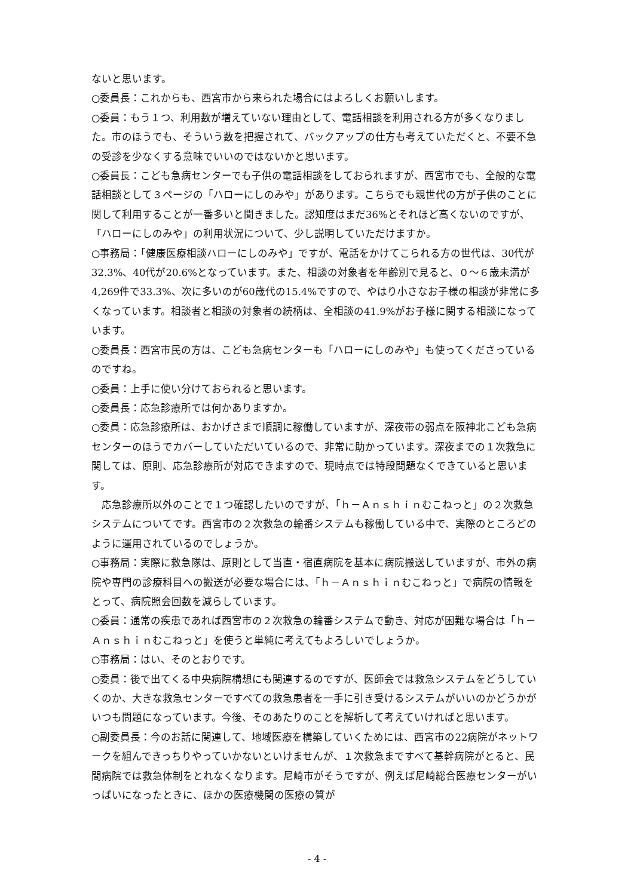ないと思います。
○委員長：これからも、西宮市から来られた場合にはよろしくお願いします。
○委員：もう１つ、利用数が増えていない理由として、電話相談を利用される方が多くなりました。市のほうでも、そういう数を把握されて、バックアップの仕方も考えていただくと、不要不急の受診を少なくする意味でいいのではないかと思います。
○委員長：こども急病センターでも子供の電話相談をしておられますが、西宮市でも、全般的な電話相談として３ページの「ハローにしのみや」があります。こちらでも親世代の方が子供のことに関して利用することが一番多いと聞きました。認知度はまだ36%とそれほど高くないのですが、「ハローにしのみや」の利用状況について、少し説明していただけますか。
○事務局：「健康医療相談ハローにしのみや」ですが、電話をかけてこられる方の世代は、30代が32.3%、40代が20.6%となっています。また、相談の対象者を年齢別で見ると、０～６歳未満が4,269件で33.3%、次に多いのが60歳代の15.4%ですので、やはり小さなお子様の相談が非常に多くなっています。相談者と相談の対象者の続柄は、全相談の41.9%がお子様に関する相談になっています。
○委員長：西宮市民の方は、こども急病センターも「ハローにしのみや」も使ってくださっているのですね。
○委員：上手に使い分けておられると思います。
○委員長：応急診療所では何かありますか。
○委員：応急診療所は、おかげさまで順調に稼働していますが、深夜帯の弱点を阪神北こども急病センターのほうでカバーしていただいているので、非常に助かっています。深夜までの１次救急に関しては、原則、応急診療所が対応できますので、現時点では特段問題なくできていると思います。
　応急診療所以外のことで１つ確認したいのですが、「ｈ－Ａｎｓｈｉｎむこねっと」の２次救急システムについてです。西宮市の２次救急の輪番システムも稼働している中で、実際のところどのように運用されているのでしょうか。
○事務局：実際に救急隊は、原則として当直・宿直病院を基本に病院搬送していますが、市外の病院や専門の診療科目への搬送が必要な場合には、「ｈ－Ａｎｓｈｉｎむこねっと」で病院の情報をとって、病院照会回数を減らしています。
○委員：通常の疾患であれば西宮市の２次救急の輪番システムで動き、対応が困難な場合は「ｈ－Ａｎｓｈｉｎむこねっと」を使うと単純に考えてもよろしいでしょうか。
○事務局：はい、そのとおりです。
○委員：後で出てくる中央病院構想にも関連するのですが、医師会では救急システムをどうしていくのか、大きな救急センターですべての救急患者を一手に引き受けるシステムがいいのかどうかがいつも問題になっています。今後、そのあたりのことを解析して考えていければと思います。
○副委員長：今のお話に関連して、地域医療を構築していくためには、西宮市の22病院がネットワークを組んできっちりやっていかないといけませんが、１次救急まですべて基幹病院がとると、民間病院では救急体制をとれなくなります。尼崎市がそうですが、例えば尼崎総合医療センターがいっぱいになったときに、ほかの医療機関の医療の質が
- 4 -